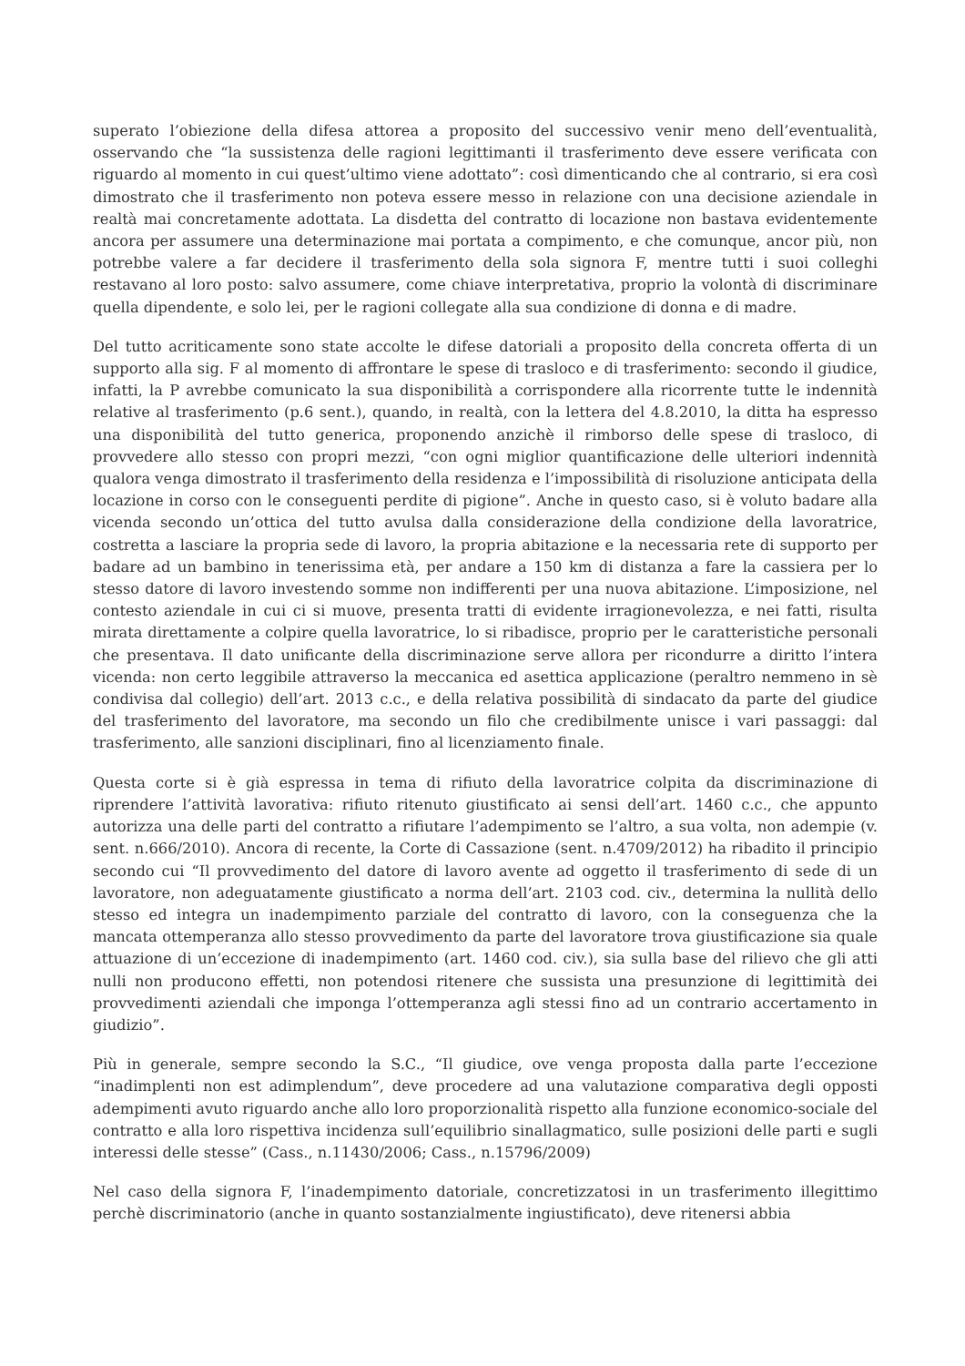superato l’obiezione della difesa attorea a proposito del successivo venir meno dell’eventualità, osservando che “la sussistenza delle ragioni legittimanti il trasferimento deve essere verificata con riguardo al momento in cui quest’ultimo viene adottato”: così dimenticando che al contrario, si era così dimostrato che il trasferimento non poteva essere messo in relazione con una decisione aziendale in realtà mai concretamente adottata. La disdetta del contratto di locazione non bastava evidentemente ancora per assumere una determinazione mai portata a compimento, e che comunque, ancor più, non potrebbe valere a far decidere il trasferimento della sola signora F, mentre tutti i suoi colleghi restavano al loro posto: salvo assumere, come chiave interpretativa, proprio la volontà di discriminare quella dipendente, e solo lei, per le ragioni collegate alla sua condizione di donna e di madre.
Del tutto acriticamente sono state accolte le difese datoriali a proposito della concreta offerta di un supporto alla sig. F al momento di affrontare le spese di trasloco e di trasferimento: secondo il giudice, infatti, la P avrebbe comunicato la sua disponibilità a corrispondere alla ricorrente tutte le indennità relative al trasferimento (p.6 sent.), quando, in realtà, con la lettera del 4.8.2010, la ditta ha espresso una disponibilità del tutto generica, proponendo anzichè il rimborso delle spese di trasloco, di provvedere allo stesso con propri mezzi, “con ogni miglior quantificazione delle ulteriori indennità qualora venga dimostrato il trasferimento della residenza e l’impossibilità di risoluzione anticipata della locazione in corso con le conseguenti perdite di pigione”. Anche in questo caso, si è voluto badare alla vicenda secondo un’ottica del tutto avulsa dalla considerazione della condizione della lavoratrice, costretta a lasciare la propria sede di lavoro, la propria abitazione e la necessaria rete di supporto per badare ad un bambino in tenerissima età, per andare a 150 km di distanza a fare la cassiera per lo stesso datore di lavoro investendo somme non indifferenti per una nuova abitazione. L’imposizione, nel contesto aziendale in cui ci si muove, presenta tratti di evidente irragionevolezza, e nei fatti, risulta mirata direttamente a colpire quella lavoratrice, lo si ribadisce, proprio per le caratteristiche personali che presentava. Il dato unificante della discriminazione serve allora per ricondurre a diritto l’intera vicenda: non certo leggibile attraverso la meccanica ed asettica applicazione (peraltro nemmeno in sè condivisa dal collegio) dell’art. 2013 c.c., e della relativa possibilità di sindacato da parte del giudice del trasferimento del lavoratore, ma secondo un filo che credibilmente unisce i vari passaggi: dal trasferimento, alle sanzioni disciplinari, fino al licenziamento finale.
Questa corte si è già espressa in tema di rifiuto della lavoratrice colpita da discriminazione di riprendere l’attività lavorativa: rifiuto ritenuto giustificato ai sensi dell’art. 1460 c.c., che appunto autorizza una delle parti del contratto a rifiutare l’adempimento se l’altro, a sua volta, non adempie (v. sent. n.666/2010). Ancora di recente, la Corte di Cassazione (sent. n.4709/2012) ha ribadito il principio secondo cui “Il provvedimento del datore di lavoro avente ad oggetto il trasferimento di sede di un lavoratore, non adeguatamente giustificato a norma dell’art. 2103 cod. civ., determina la nullità dello stesso ed integra un inadempimento parziale del contratto di lavoro, con la conseguenza che la mancata ottemperanza allo stesso provvedimento da parte del lavoratore trova giustificazione sia quale attuazione di un’eccezione di inadempimento (art. 1460 cod. civ.), sia sulla base del rilievo che gli atti nulli non producono effetti, non potendosi ritenere che sussista una presunzione di legittimità dei provvedimenti aziendali che imponga l’ottemperanza agli stessi fino ad un contrario accertamento in giudizio”.
Più in generale, sempre secondo la S.C., “Il giudice, ove venga proposta dalla parte l’eccezione “inadimplenti non est adimplendum”, deve procedere ad una valutazione comparativa degli opposti adempimenti avuto riguardo anche allo loro proporzionalità rispetto alla funzione economico-sociale del contratto e alla loro rispettiva incidenza sull’equilibrio sinallagmatico, sulle posizioni delle parti e sugli interessi delle stesse” (Cass., n.11430/2006; Cass., n.15796/2009)
Nel caso della signora F, l’inadempimento datoriale, concretizzatosi in un trasferimento illegittimo perchè discriminatorio (anche in quanto sostanzialmente ingiustificato), deve ritenersi abbia